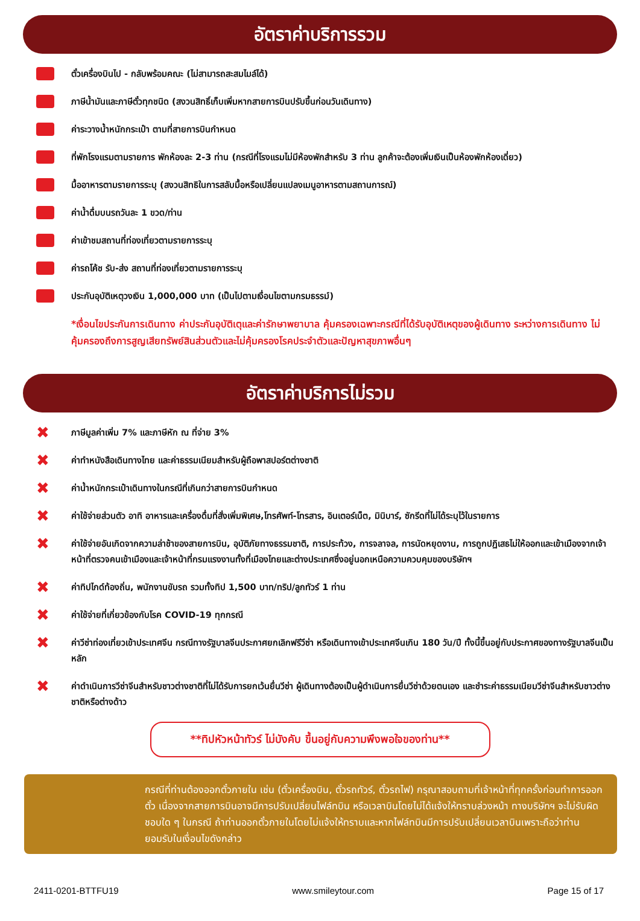อัตราค่าบริการรวม
ตั๋วเครื่องบินไป - กลับพร้อมคณะ (ไม่สามารถสะสมไมล์ได้)
ภาษีน้ำมันและภาษีตั๋วทุกชนิด (สงวนสิทธิ์เก็บเพิ่มหากสายการบินปรับขึ้นก่อนวันเดินทาง)
ค่าระวางน้ำหนักกระเป๋า ตามที่สายการบินกำหนด
ที่พักโรงแรมตามรายการ พักห้องละ 2-3 ท่าน (กรณีที่โรงแรมไม่มีห้องพักสำหรับ 3 ท่าน ลูกค้าจะต้องเพิ่มเงินเป็นห้องพักห้องเดี่ยว)
มื้ออาหารตามรายการระบุ (สงวนสิทธิในการสลับมื้อหรือเปลี่ยนแปลงเมนูอาหารตามสถานการณ์)
ค่าน้ำดื่มบนรถวันละ 1 ขวด/ท่าน
ค่าเข้าชมสถานที่ท่องเที่ยวตามรายการระบุ
ค่ารถโค้ช รับ-ส่ง สถานที่ท่องเที่ยวตามรายการระบุ
ประกันอุบัติเหตุวงเงิน 1,000,000 บาท (เป็นไปตามเงื่อนไขตามกรมธรรม์)
*เงื่อนไขประกันการเดินทาง ค่าประกันอุบัติเตุและค่ารักษาพยาบาล คุ้มครองเฉพาะกรณีที่ได้รับอุบัติเหตุของผู้เดินทาง ระหว่างการเดินทาง ไม่คุ้มครองถึงการสูญเสียทรัพย์สินส่วนตัวและไม่คุ้มครองโรคประจำตัวและปัญหาสุขภาพอื่นๆ
อัตราค่าบริการไม่รวม
✖ ภาษีมูลค่าเพิ่ม 7% และภาษีหัก ณ ที่จ่าย 3%
✖ ค่าทำหนังสือเดินทางไทย และค่าธรรมเนียมสำหรับผู้ถือพาสปอร์ตต่างชาติ
✖ ค่าน้ำหนักกระเป๋าเดินทางในกรณีที่เกินกว่าสายการบินกำหนด
✖ ค่าใช้จ่ายส่วนตัว อาทิ อาหารและเครื่องดื่มที่สั่งเพิ่มพิเศษ,โทรศัพท์-โทรสาร, อินเตอร์เน็ต, มินิบาร์, ซักรีดที่ไม่ได้ระบุไว้ในรายการ
✖ ค่าใช้จ่ายอันเกิดจากความล่าช้าของสายการบิน, อุบัติภัยทางธรรมชาติ, การประท้วง, การจลาจล, การนัดหยุดงาน, การถูกปฏิเสธไม่ให้ออกและเข้าเมืองจากเจ้าหน้าที่ตรวจคนเข้าเมืองและเจ้าหน้าที่กรมแรงงานทั้งที่เมืองไทยและต่างประเทศซึ่งอยู่นอกเหนือความควบคุมของบริษัทฯ
✖ ค่าทิปไกด์ท้องถิ่น, พนักงานขับรถ รวมทั้งทิป 1,500 บาท/ทริป/ลูกทัวร์ 1 ท่าน
✖ ค่าใช้จ่ายที่เกี่ยวข้องกับโรค COVID-19 ทุกกรณี
✖ ค่าวีซ่าท่องเที่ยวเข้าประเทศจีน กรณีทางรัฐบาลจีนประกาศยกเลิกฟรีวีซ่า หรือเดินทางเข้าประเทศจีนเกิน 180 วัน/ปี ทั้งนี้ขึ้นอยู่กับประกาศของทางรัฐบาลจีนเป็นหลัก
✖ ค่าดำเนินการวีซ่าจีนสำหรับชาวต่างชาติที่ไม่ได้รับการยกเว้นยื่นวีซ่า ผู้เดินทางต้องเป็นผู้ดำเนินการยื่นวีซ่าด้วยตนเอง และชำระค่าธรรมเนียมวีซ่าจีนสำหรับชาวต่างชาติหรือต่างด้าว
**ทิปหัวหน้าทัวร์ ไม่บังคับ ขึ้นอยู่กับความพึงพอใจของท่าน**
CHINAกรณีที่ท่านต้องออกตั๋วภายใน เช่น (ตั๋วเครื่องบิน, ตั๋วรถทัวร์, ตั๋วรถไฟ) กรุณาสอบถามที่เจ้าหน้าที่ทุกครั้งก่อนทำการออกตั๋ว เนื่องจากสายการบินอาจมีการปรับเปลี่ยนไฟล์ทบิน หรือเวลาบินโดยไม่ได้แจ้งให้ทราบล่วงหน้า ทางบริษัทฯ จะไม่รับผิดชอบใด ๆ ในกรณี ถ้าท่านออกตั๋วภายในโดยไม่แจ้งให้ทราบและหากไฟล์ทบินมีการปรับเปลี่ยนเวลาบินเพราะถือว่าท่านยอมรับในเงื่อนไขดังกล่าว
2411-0201-BTTFU19 www.smileytour.com Page 15 of 17